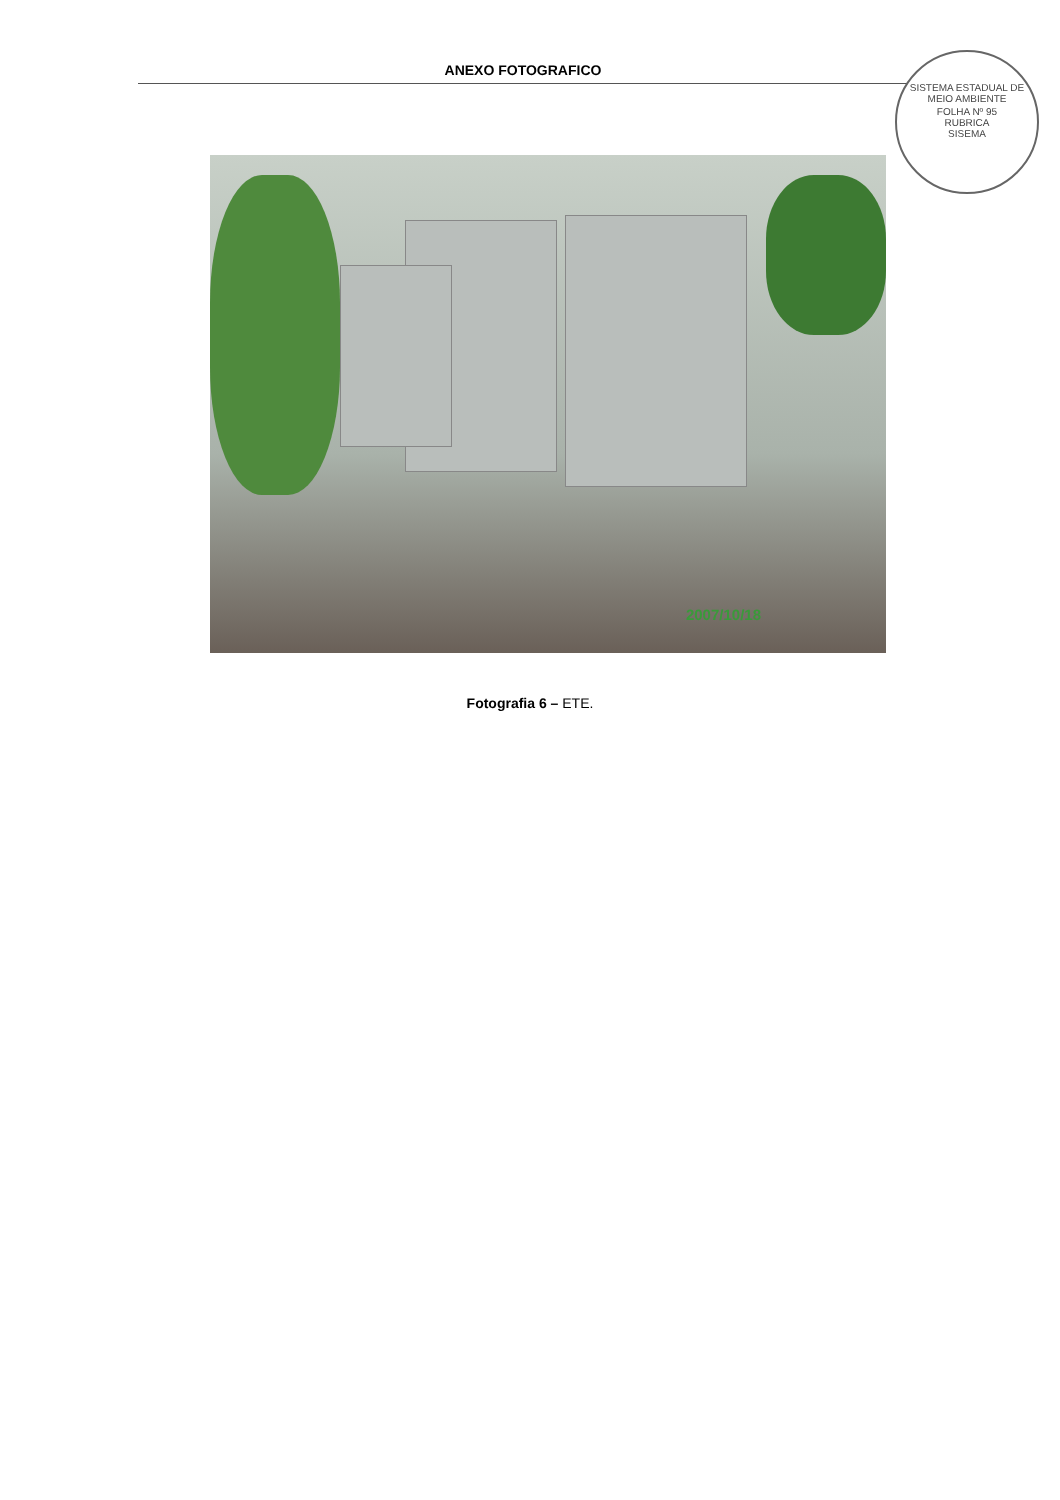ANEXO FOTOGRAFICO
SISTEMA ESTADUAL DE MEIO AMBIENTE
FOLHA Nº 95
RUBRICA
SISEMA
2007/10/18
Fotografia 6 – ETE.